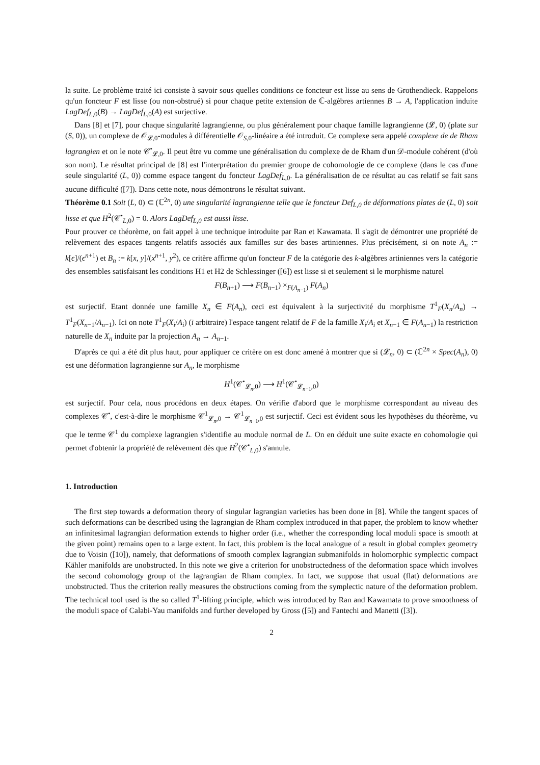la suite. Le problème traité ici consiste à savoir sous quelles conditions ce foncteur est lisse au sens de Grothendieck. Rappelons qu'un foncteur F est lisse (ou non-obstrué) si pour chaque petite extension de ℂ-algèbres artiennes B → A, l'application induite LagDef<sub>L,0</sub>(B) → LagDef<sub>L,0</sub>(A) est surjective.
Dans [8] et [7], pour chaque singularité lagrangienne, ou plus généralement pour chaque famille lagrangienne (𝓛, 0) (plate sur (S, 0)), un complexe de 𝒪<sub>𝓛,0</sub>-modules à différentielle 𝒪<sub>S,0</sub>-linéaire a été introduit. Ce complexe sera appelé complexe de de Rham lagrangien et on le note 𝒞<sup>•</sup><sub>𝓛,0</sub>. Il peut être vu comme une généralisation du complexe de de Rham d'un 𝒟-module cohérent (d'où son nom). Le résultat principal de [8] est l'interprétation du premier groupe de cohomologie de ce complexe (dans le cas d'une seule singularité (L, 0)) comme espace tangent du foncteur LagDef<sub>L,0</sub>. La généralisation de ce résultat au cas relatif se fait sans aucune difficulté ([7]). Dans cette note, nous démontrons le résultat suivant.
Théorème 0.1 Soit (L, 0) ⊂ (ℂ<sup>2n</sup>, 0) une singularité lagrangienne telle que le foncteur Def<sub>L,0</sub> de déformations plates de (L, 0) soit lisse et que H<sup>2</sup>(𝒞<sup>•</sup><sub>L,0</sub>) = 0. Alors LagDef<sub>L,0</sub> est aussi lisse.
Pour prouver ce théorème, on fait appel à une technique introduite par Ran et Kawamata. Il s'agit de démontrer une propriété de relèvement des espaces tangents relatifs associés aux familles sur des bases artiniennes. Plus précisément, si on note A<sub>n</sub> := k[ϵ]/(ϵ<sup>n+1</sup>) et B<sub>n</sub> := k[x, y]/(x<sup>n+1</sup>, y<sup>2</sup>), ce critère affirme qu'un foncteur F de la catégorie des k-algèbres artiniennes vers la catégorie des ensembles satisfaisant les conditions H1 et H2 de Schlessinger ([6]) est lisse si et seulement si le morphisme naturel
F(B<sub>n+1</sub>) ⟶ F(B<sub>n−1</sub>) ×<sub>F(A<sub>n−1</sub>)</sub> F(A<sub>n</sub>)
est surjectif. Etant donnée une famille X<sub>n</sub> ∈ F(A<sub>n</sub>), ceci est équivalent à la surjectivité du morphisme T<sup>1</sup><sub>F</sub>(X<sub>n</sub>/A<sub>n</sub>) → T<sup>1</sup><sub>F</sub>(X<sub>n−1</sub>/A<sub>n−1</sub>). Ici on note T<sup>1</sup><sub>F</sub>(X<sub>i</sub>/A<sub>i</sub>) (i arbitraire) l'espace tangent relatif de F de la famille X<sub>i</sub>/A<sub>i</sub> et X<sub>n−1</sub> ∈ F(A<sub>n−1</sub>) la restriction naturelle de X<sub>n</sub> induite par la projection A<sub>n</sub> → A<sub>n−1</sub>.
D'après ce qui a été dit plus haut, pour appliquer ce critère on est donc amené à montrer que si (𝓛<sub>n</sub>, 0) ⊂ (ℂ<sup>2n</sup> × Spec(A<sub>n</sub>), 0) est une déformation lagrangienne sur A<sub>n</sub>, le morphisme
H<sup>1</sup>(𝒞<sup>•</sup><sub>𝓛<sub>n</sub>,0</sub>) ⟶ H<sup>1</sup>(𝒞<sup>•</sup><sub>𝓛<sub>n−1</sub>,0</sub>)
est surjectif. Pour cela, nous procédons en deux étapes. On vérifie d'abord que le morphisme correspondant au niveau des complexes 𝒞<sup>•</sup>, c'est-à-dire le morphisme 𝒞<sup>1</sup><sub>𝓛<sub>n</sub>,0</sub> → 𝒞<sup>1</sup><sub>𝓛<sub>n−1</sub>,0</sub> est surjectif. Ceci est évident sous les hypothèses du théorème, vu que le terme 𝒞<sup>1</sup> du complexe lagrangien s'identifie au module normal de L. On en déduit une suite exacte en cohomologie qui permet d'obtenir la propriété de relèvement dès que H<sup>2</sup>(𝒞<sup>•</sup><sub>L,0</sub>) s'annule.
1. Introduction
The first step towards a deformation theory of singular lagrangian varieties has been done in [8]. While the tangent spaces of such deformations can be described using the lagrangian de Rham complex introduced in that paper, the problem to know whether an infinitesimal lagrangian deformation extends to higher order (i.e., whether the corresponding local moduli space is smooth at the given point) remains open to a large extent. In fact, this problem is the local analogue of a result in global complex geometry due to Voisin ([10]), namely, that deformations of smooth complex lagrangian submanifolds in holomorphic symplectic compact Kähler manifolds are unobstructed. In this note we give a criterion for unobstructedness of the deformation space which involves the second cohomology group of the lagrangian de Rham complex. In fact, we suppose that usual (flat) deformations are unobstructed. Thus the criterion really measures the obstructions coming from the symplectic nature of the deformation problem. The technical tool used is the so called T<sup>1</sup>-lifting principle, which was introduced by Ran and Kawamata to prove smoothness of the moduli space of Calabi-Yau manifolds and further developed by Gross ([5]) and Fantechi and Manetti ([3]).
2